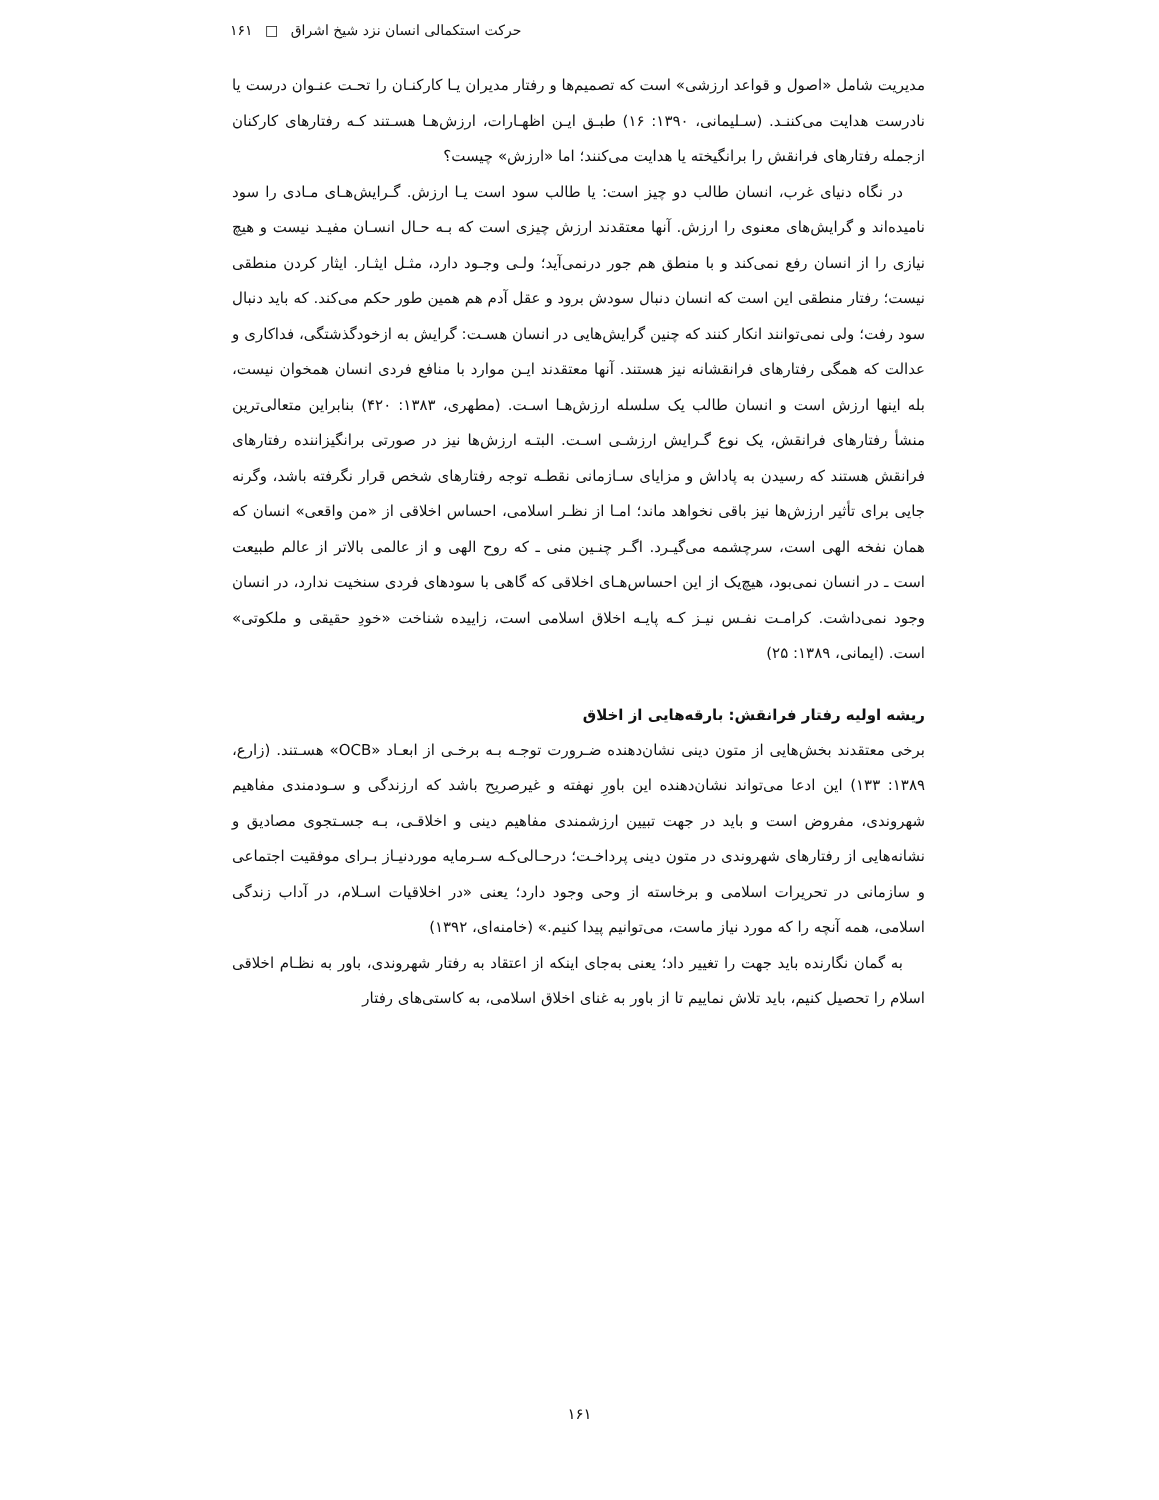حرکت استکمالی انسان نزد شیخ اشراق □ ۱۶۱
مدیریت شامل «اصول و قواعد ارزشی» است که تصمیم‌ها و رفتار مدیران یـا کارکنـان را تحـت عنـوان درست یا نادرست هدایت می‌کننـد. (سـلیمانی، ۱۳۹۰: ۱۶) طبـق ایـن اظهـارات، ارزش‌هـا هسـتند کـه رفتارهای کارکنان ازجمله رفتارهای فرانقش را برانگیخته یا هدایت می‌کنند؛ اما «ارزش» چیست؟
در نگاه دنیای غرب، انسان طالب دو چیز است: یا طالب سود است یـا ارزش. گـرایش‌هـای مـادی را سود نامیده‌اند و گرایش‌های معنوی را ارزش. آنها معتقدند ارزش چیزی است که بـه حـال انسـان مفیـد نیست و هیچ نیازی را از انسان رفع نمی‌کند و با منطق هم جور درنمی‌آید؛ ولـی وجـود دارد، مثـل ایثـار. ایثار کردن منطقی نیست؛ رفتار منطقی این است که انسان دنبال سودش برود و عقل آدم هم همین طور حکم می‌کند. که باید دنبال سود رفت؛ ولی نمی‌توانند انکار کنند که چنین گرایش‌هایی در انسان هسـت: گرایش به ازخودگذشتگی، فداکاری و عدالت که همگی رفتارهای فرانقشانه نیز هستند. آنها معتقدند ایـن موارد با منافع فردی انسان همخوان نیست، بله اینها ارزش است و انسان طالب یک سلسله ارزش‌هـا اسـت. (مطهری، ۱۳۸۳: ۴۲۰) بنابراین متعالی‌ترین منشأ رفتارهای فرانقش، یک نوع گـرایش ارزشـی اسـت. البتـه ارزش‌ها نیز در صورتی برانگیزاننده رفتارهای فرانقش هستند که رسیدن به پاداش و مزایای سـازمانی نقطـه توجه رفتارهای شخص قرار نگرفته باشد، وگرنه جایی برای تأثیر ارزش‌ها نیز باقی نخواهد ماند؛ امـا از نظـر اسلامی، احساس اخلاقی از «من واقعی» انسان که همان نفخه الهی است، سرچشمه می‌گیـرد. اگـر چنـین منی ـ که روح الهی و از عالمی بالاتر از عالم طبیعت است ـ در انسان نمی‌بود، هیچ‌یک از این احساس‌هـای اخلاقی که گاهی با سودهای فردی سنخیت ندارد، در انسان وجود نمی‌داشت. کرامـت نفـس نیـز کـه پایـه اخلاق اسلامی است، زاییده شناخت «خودِ حقیقی و ملکوتی» است. (ایمانی، ۱۳۸۹: ۲۵)
ریشه اولیه رفتار فرانقش: بارقه‌هایی از اخلاق
برخی معتقدند بخش‌هایی از متون دینی نشان‌دهنده ضـرورت توجـه بـه برخـی از ابعـاد «OCB» هسـتند. (زارع، ۱۳۸۹: ۱۳۳) این ادعا می‌تواند نشان‌دهنده این باورِ نهفته و غیرصریح باشد که ارزندگی و سـودمندی مفاهیم شهروندی، مفروض است و باید در جهت تبیین ارزشمندی مفاهیم دینی و اخلاقـی، بـه جسـتجوی مصادیق و نشانه‌هایی از رفتارهای شهروندی در متون دینی پرداخـت؛ درحـالی‌کـه سـرمایه موردنیـاز بـرای موفقیت اجتماعی و سازمانی در تحریرات اسلامی و برخاسته از وحی وجود دارد؛ یعنی «در اخلاقیات اسـلام، در آداب زندگی اسلامی، همه آنچه را که مورد نیاز ماست، می‌توانیم پیدا کنیم.» (خامنه‌ای، ۱۳۹۲)
به گمان نگارنده باید جهت را تغییر داد؛ یعنی به‌جای اینکه از اعتقاد به رفتار شهروندی، باور به نظـام اخلاقی اسلام را تحصیل کنیم، باید تلاش نماییم تا از باور به غنای اخلاق اسلامی، به کاستی‌های رفتار
۱۶۱